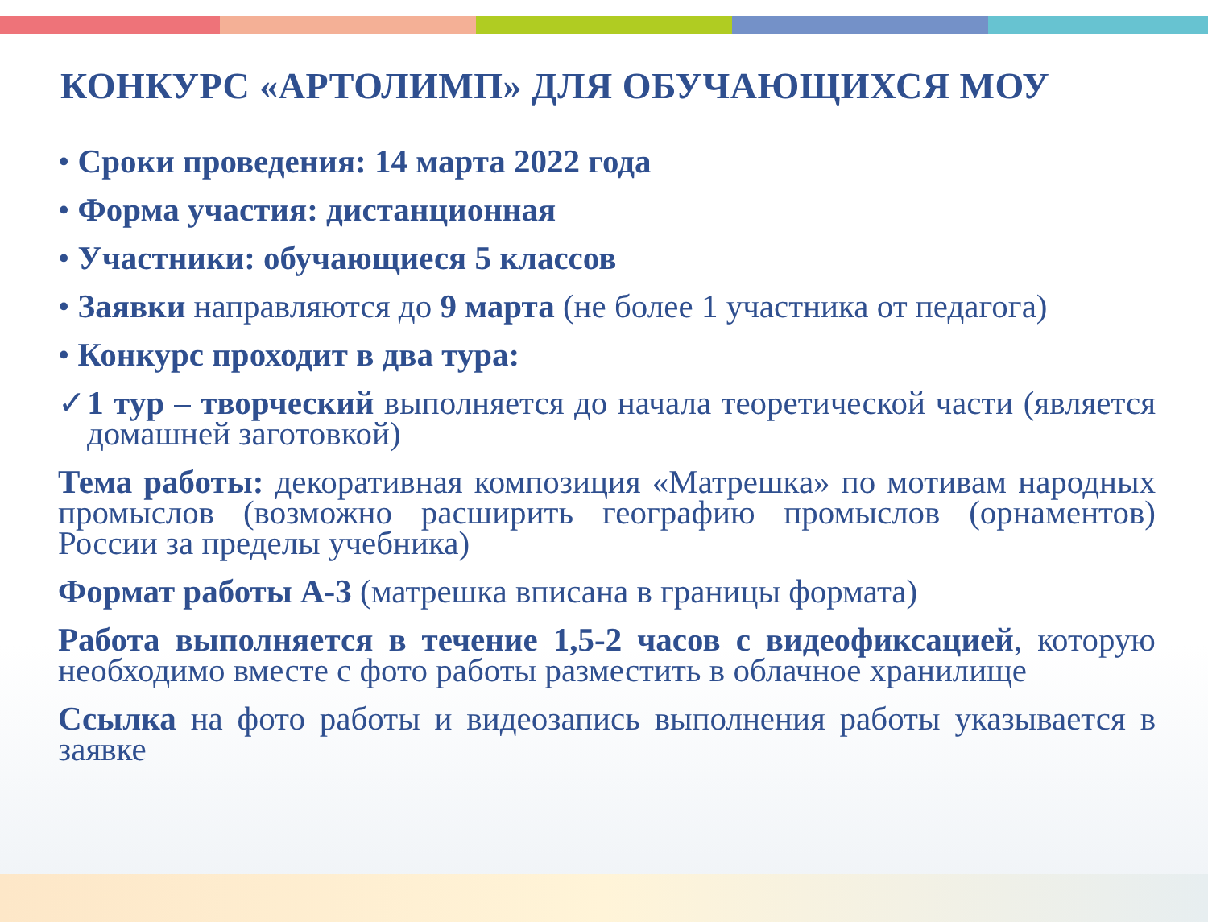КОНКУРС «АРТОЛИМП» ДЛЯ ОБУЧАЮЩИХСЯ МОУ
• Сроки проведения: 14 марта 2022 года
• Форма участия: дистанционная
• Участники: обучающиеся 5 классов
• Заявки направляются до 9 марта (не более 1 участника от педагога)
• Конкурс проходит в два тура:
✓1 тур – творческий выполняется до начала теоретической части (является домашней заготовкой)
Тема работы: декоративная композиция «Матрешка» по мотивам народных промыслов (возможно расширить географию промыслов (орнаментов) России за пределы учебника)
Формат работы А-3 (матрешка вписана в границы формата)
Работа выполняется в течение 1,5-2 часов с видеофиксацией, которую необходимо вместе с фото работы разместить в облачное хранилище
Ссылка на фото работы и видеозапись выполнения работы указывается в заявке